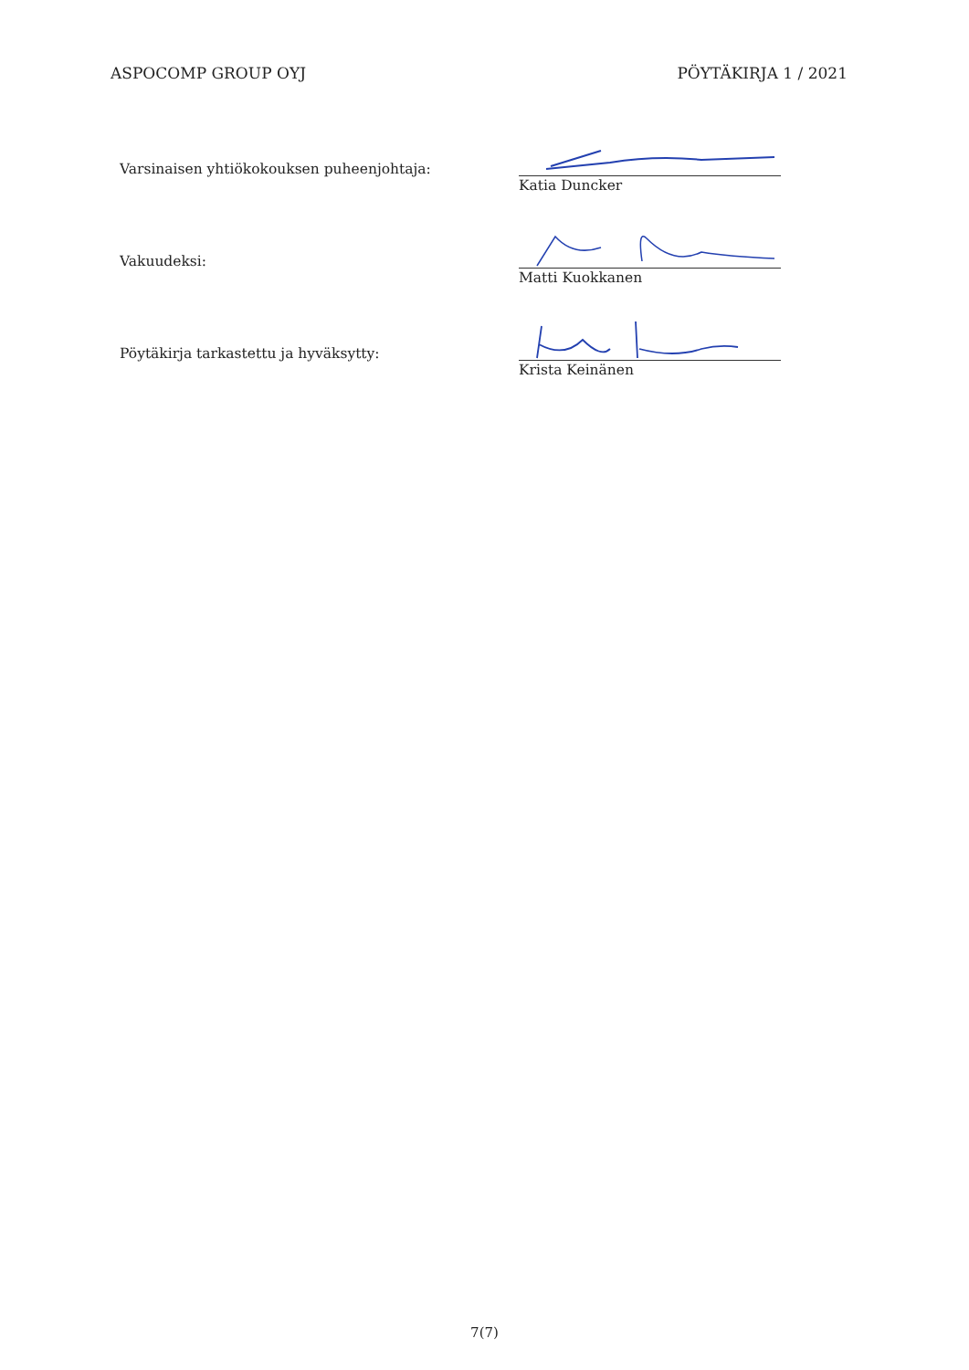ASPOCOMP GROUP OYJ PÖYTÄKIRJA 1 / 2021
Varsinaisen yhtiökokouksen puheenjohtaja:
Katia Duncker
Vakuudeksi:
Matti Kuokkanen
Pöytäkirja tarkastettu ja hyväksytty:
Krista Keinänen
7(7)